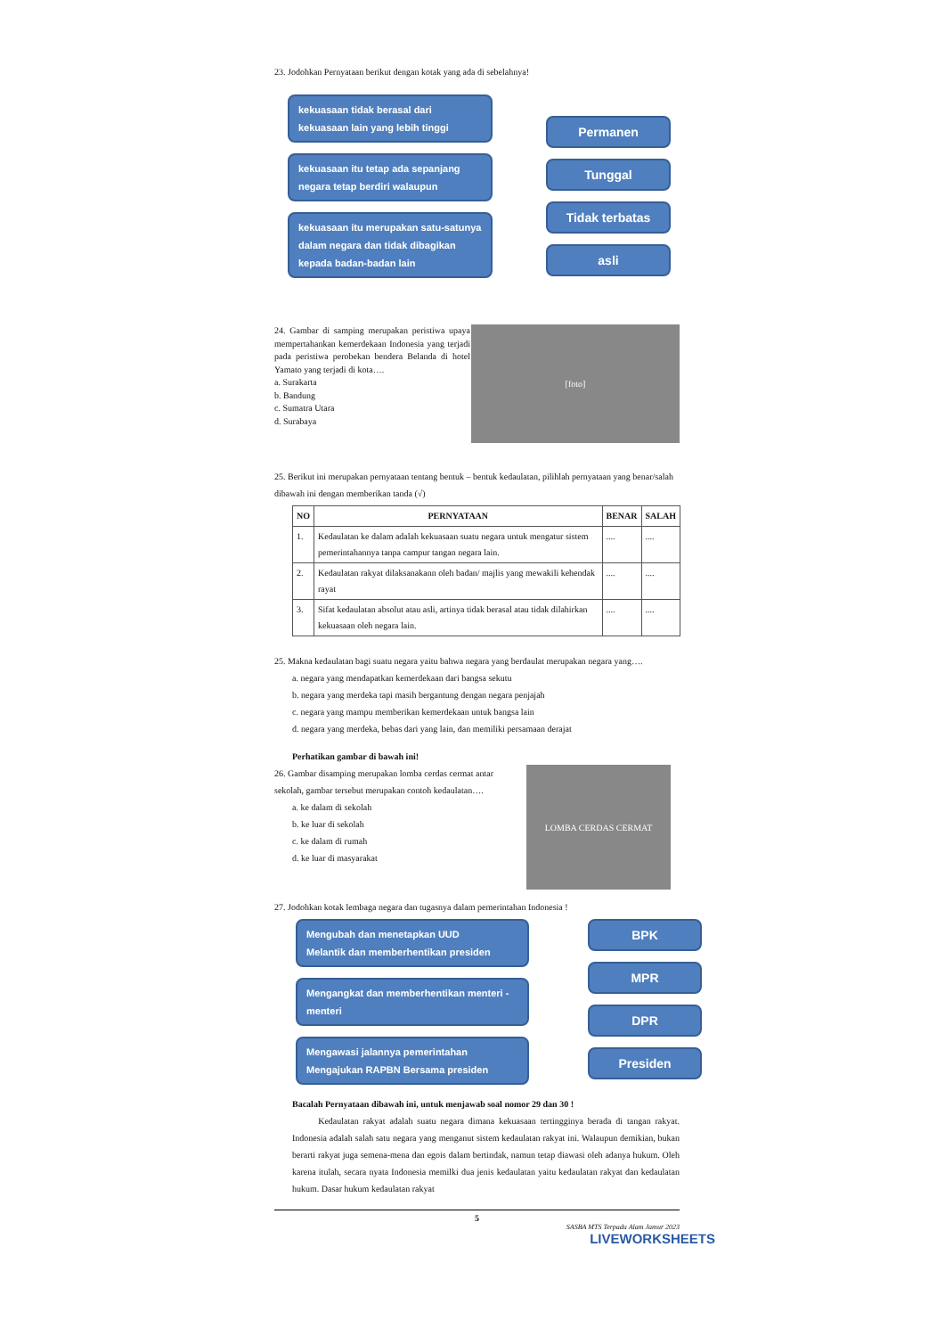23. Jodohkan Pernyataan berikut dengan kotak yang ada di sebelahnya!
kekuasaan tidak berasal dari kekuasaan lain yang lebih tinggi
kekuasaan itu tetap ada sepanjang negara tetap berdiri walaupun
kekuasaan itu merupakan satu-satunya dalam negara dan tidak dibagikan kepada badan-badan lain
Permanen
Tunggal
Tidak terbatas
asli
24. Gambar di samping merupakan peristiwa upaya mempertahankan kemerdekaan Indonesia yang terjadi pada peristiwa perobekan bendera Belanda di hotel Yamato yang terjadi di kota….
a. Surakarta
b. Bandung
c. Sumatra Utara
d. Surabaya
[foto]
25. Berikut ini merupakan pernyataan tentang bentuk – bentuk kedaulatan, pilihlah pernyataan yang benar/salah dibawah ini dengan memberikan tanda (√)
| NO | PERNYATAAN | BENAR | SALAH |
| --- | --- | --- | --- |
| 1. | Kedaulatan ke dalam adalah kekuasaan suatu negara untuk mengatur sistem pemerintahannya tanpa campur tangan negara lain. | .... | .... |
| 2. | Kedaulatan rakyat dilaksanakann oleh badan/ majlis yang mewakili kehendak rayat | .... | .... |
| 3. | Sifat kedaulatan absolut atau asli, artinya tidak berasal atau tidak dilahirkan kekuasaan oleh negara lain. | .... | .... |
25. Makna kedaulatan bagi suatu negara yaitu bahwa negara yang berdaulat merupakan negara yang….
a. negara yang mendapatkan kemerdekaan dari bangsa sekutu
b. negara yang merdeka tapi masih bergantung dengan negara penjajah
c. negara yang mampu memberikan kemerdekaan untuk bangsa lain
d. negara yang merdeka, bebas dari yang lain, dan memiliki persamaan derajat
Perhatikan gambar di bawah ini!
26. Gambar disamping merupakan lomba cerdas cermat antar sekolah, gambar tersebut merupakan contoh kedaulatan….
a. ke dalam di sekolah
b. ke luar di sekolah
c. ke dalam di rumah
d. ke luar di masyarakat
LOMBA CERDAS CERMAT
27. Jodohkan kotak lembaga negara dan tugasnya dalam pemerintahan Indonesia !
Mengubah dan menetapkan UUD
Melantik dan memberhentikan presiden
Mengangkat dan memberhentikan menteri - menteri
Mengawasi jalannya pemerintahan
Mengajukan RAPBN Bersama presiden
BPK
MPR
DPR
Presiden
Bacalah Pernyataan dibawah ini, untuk menjawab soal nomor 29 dan 30 !
Kedaulatan rakyat adalah suatu negara dimana kekuasaan tertingginya berada di tangan rakyat. Indonesia adalah salah satu negara yang menganut sistem kedaulatan rakyat ini. Walaupun demikian, bukan berarti rakyat juga semena-mena dan egois dalam bertindak, namun tetap diawasi oleh adanya hukum. Oleh karena itulah, secara nyata Indonesia memilki dua jenis kedaulatan yaitu kedaulatan rakyat dan kedaulatan hukum. Dasar hukum kedaulatan rakyat
5
SASBA MTS Terpadu Alam Jamur 2023
LIVEWORKSHEETS